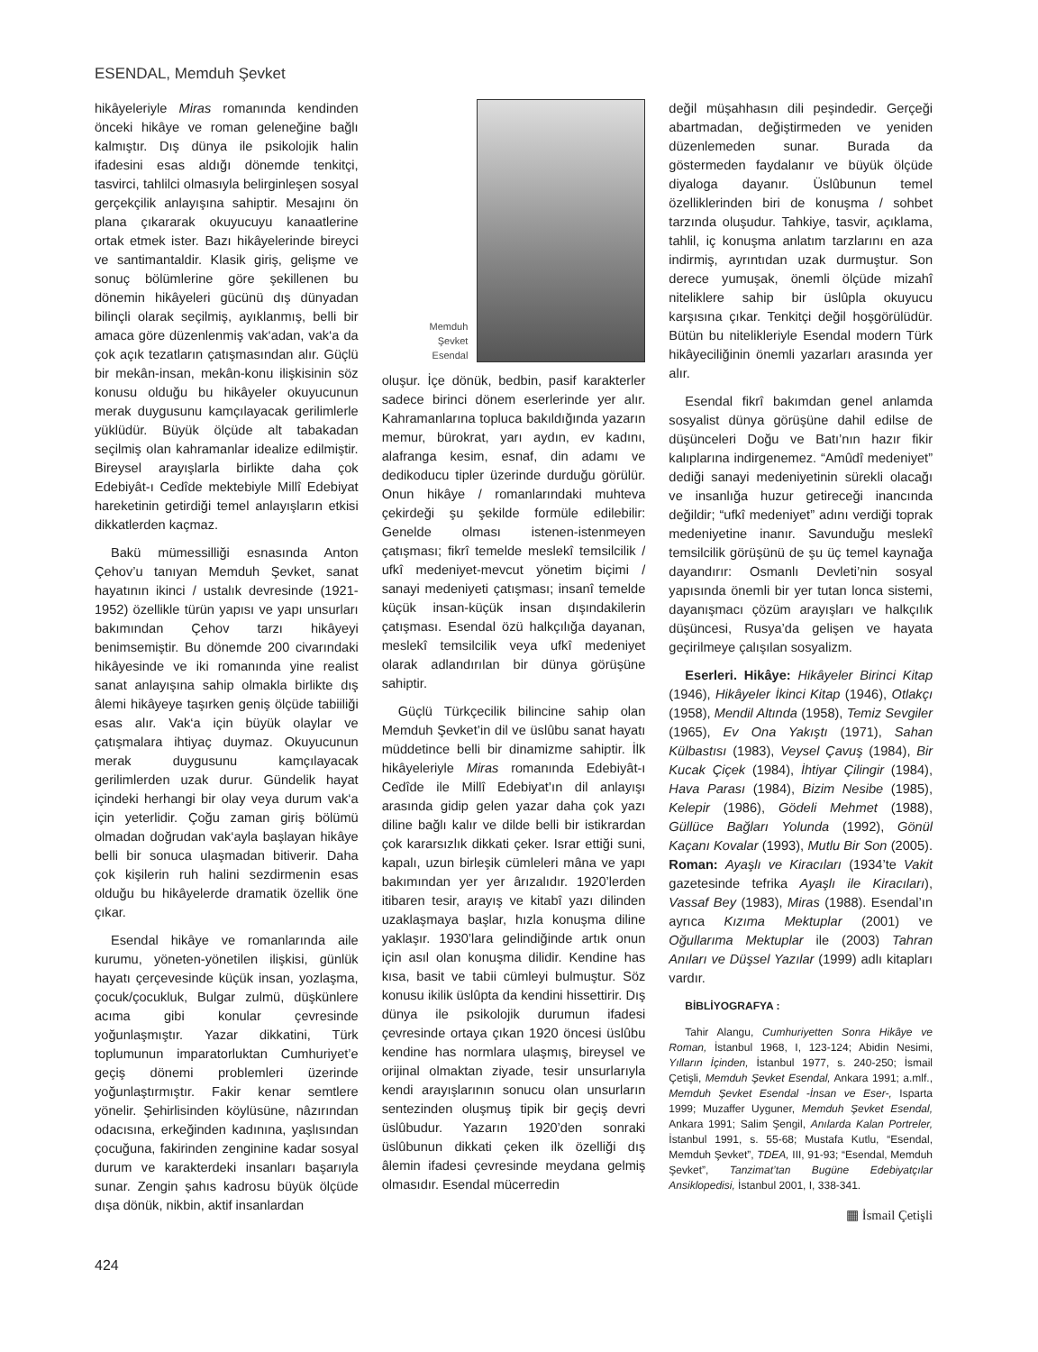ESENDAL, Memduh Şevket
hikâyeleriyle Miras romanında kendinden önceki hikâye ve roman geleneğine bağlı kalmıştır. Dış dünya ile psikolojik halin ifadesini esas aldığı dönemde tenkitçi, tasvirci, tahlilci olmasıyla belirginleşen sosyal gerçekçilik anlayışına sahiptir. Mesajını ön plana çıkararak okuyucuyu kanaatlerine ortak etmek ister. Bazı hikâyelerinde bireyci ve santimantaldir. Klasik giriş, gelişme ve sonuç bölümlerine göre şekillenen bu dönemin hikâyeleri gücünü dış dünyadan bilinçli olarak seçilmiş, ayıklanmış, belli bir amaca göre düzenlenmiş vak‘adan, vak‘a da çok açık tezatların çatışmasından alır. Güçlü bir mekân-insan, mekân-konu ilişkisinin söz konusu olduğu bu hikâyeler okuyucunun merak duygusunu kamçılayacak gerilimlerle yüklüdür. Büyük ölçüde alt tabakadan seçilmiş olan kahramanlar idealize edilmiştir. Bireysel arayışlarla birlikte daha çok Edebiyât-ı Cedîde mektebiyle Millî Edebiyat hareketinin getirdiği temel anlayışların etkisi dikkatlerden kaçmaz.
Bakü mümessilliği esnasında Anton Çehov’u tanıyan Memduh Şevket, sanat hayatının ikinci / ustalık devresinde (1921-1952) özellikle türün yapısı ve yapı unsurları bakımından Çehov tarzı hikâyeyi benimsemiştir. Bu dönemde 200 civarındaki hikâyesinde ve iki romanında yine realist sanat anlayışına sahip olmakla birlikte dış âlemi hikâyeye taşırken geniş ölçüde tabiiliği esas alır. Vak‘a için büyük olaylar ve çatışmalara ihtiyaç duymaz. Okuyucunun merak duygusunu kamçılayacak gerilimlerden uzak durur. Gündelik hayat içindeki herhangi bir olay veya durum vak‘a için yeterlidir. Çoğu zaman giriş bölümü olmadan doğrudan vak‘ayla başlayan hikâye belli bir sonuca ulaşmadan bitiverir. Daha çok kişilerin ruh halini sezdirmenin esas olduğu bu hikâyelerde dramatik özellik öne çıkar.
Esendal hikâye ve romanlarında aile kurumu, yöneten-yönetilen ilişkisi, günlük hayatı çerçevesinde küçük insan, yozlaşma, çocuk/çocukluk, Bulgar zulmü, düşkünlere acıma gibi konular çevresinde yoğunlaşmıştır. Yazar dikkatini, Türk toplumunun imparatorluktan Cumhuriyet’e geçiş dönemi problemleri üzerinde yoğunlaştırmıştır. Fakir kenar semtlere yönelir. Şehirlisinden köylüsüne, nâzırından odacısına, erkeğinden kadınına, yaşlısından çocuğuna, fakirinden zenginine kadar sosyal durum ve karakterdeki insanları başarıyla sunar. Zengin şahıs kadrosu büyük ölçüde dışa dönük, nikbin, aktif insanlardan
Memduh
Şevket
Esendal
oluşur. İçe dönük, bedbin, pasif karakterler sadece birinci dönem eserlerinde yer alır. Kahramanlarına topluca bakıldığında yazarın memur, bürokrat, yarı aydın, ev kadını, alafranga kesim, esnaf, din adamı ve dedikoducu tipler üzerinde durduğu görülür. Onun hikâye / romanlarındaki muhteva çekirdeği şu şekilde formüle edilebilir: Genelde olması istenen-istenmeyen çatışması; fikrî temelde meslekî temsilcilik / ufkî medeniyet-mevcut yönetim biçimi / sanayi medeniyeti çatışması; insanî temelde küçük insan-küçük insan dışındakilerin çatışması. Esendal özü halkçılığa dayanan, meslekî temsilcilik veya ufkî medeniyet olarak adlandırılan bir dünya görüşüne sahiptir.
Güçlü Türkçecilik bilincine sahip olan Memduh Şevket’in dil ve üslûbu sanat hayatı müddetince belli bir dinamizme sahiptir. İlk hikâyeleriyle Miras romanında Edebiyât-ı Cedîde ile Millî Edebiyat’ın dil anlayışı arasında gidip gelen yazar daha çok yazı diline bağlı kalır ve dilde belli bir istikrardan çok kararsızlık dikkati çeker. Israr ettiği suni, kapalı, uzun birleşik cümleleri mâna ve yapı bakımından yer yer ârızalıdır. 1920’lerden itibaren tesir, arayış ve kitabî yazı dilinden uzaklaşmaya başlar, hızla konuşma diline yaklaşır. 1930’lara gelindiğinde artık onun için asıl olan konuşma dilidir. Kendine has kısa, basit ve tabii cümleyi bulmuştur. Söz konusu ikilik üslûpta da kendini hissettirir. Dış dünya ile psikolojik durumun ifadesi çevresinde ortaya çıkan 1920 öncesi üslûbu kendine has normlara ulaşmış, bireysel ve orijinal olmaktan ziyade, tesir unsurlarıyla kendi arayışlarının sonucu olan unsurların sentezinden oluşmuş tipik bir geçiş devri üslûbudur. Yazarın 1920’den sonraki üslûbunun dikkati çeken ilk özelliği dış âlemin ifadesi çevresinde meydana gelmiş olmasıdır. Esendal mücerredin
değil müşahhasın dili peşindedir. Gerçeği abartmadan, değiştirmeden ve yeniden düzenlemeden sunar. Burada da göstermeden faydalanır ve büyük ölçüde diyaloga dayanır. Üslûbunun temel özelliklerinden biri de konuşma / sohbet tarzında oluşudur. Tahkiye, tasvir, açıklama, tahlil, iç konuşma anlatım tarzlarını en aza indirmiş, ayrıntıdan uzak durmuştur. Son derece yumuşak, önemli ölçüde mizahî niteliklere sahip bir üslûpla okuyucu karşısına çıkar. Tenkitçi değil hoşgörülüdür. Bütün bu nitelikleriyle Esendal modern Türk hikâyeciliğinin önemli yazarları arasında yer alır.
Esendal fikrî bakımdan genel anlamda sosyalist dünya görüşüne dahil edilse de düşünceleri Doğu ve Batı’nın hazır fikir kalıplarına indirgenemez. “Amûdî medeniyet” dediği sanayi medeniyetinin sürekli olacağı ve insanlığa huzur getireceği inancında değildir; “ufkî medeniyet” adını verdiği toprak medeniyetine inanır. Savunduğu meslekî temsilcilik görüşünü de şu üç temel kaynağa dayandırır: Osmanlı Devleti’nin sosyal yapısında önemli bir yer tutan lonca sistemi, dayanışmacı çözüm arayışları ve halkçılık düşüncesi, Rusya’da gelişen ve hayata geçirilmeye çalışılan sosyalizm.
Eserleri. Hikâye: Hikâyeler Birinci Kitap (1946), Hikâyeler İkinci Kitap (1946), Otlakçı (1958), Mendil Altında (1958), Temiz Sevgiler (1965), Ev Ona Yakıştı (1971), Sahan Külbastısı (1983), Veysel Çavuş (1984), Bir Kucak Çiçek (1984), İhtiyar Çilingir (1984), Hava Parası (1984), Bizim Nesibe (1985), Kelepir (1986), Gödeli Mehmet (1988), Güllüce Bağları Yolunda (1992), Gönül Kaçanı Kovalar (1993), Mutlu Bir Son (2005). Roman: Ayaşlı ve Kiracıları (1934’te Vakit gazetesinde tefrika Ayaşlı ile Kiracıları), Vassaf Bey (1983), Miras (1988). Esendal’ın ayrıca Kızıma Mektuplar (2001) ve Oğullarıma Mektuplar ile (2003) Tahran Anıları ve Düşsel Yazılar (1999) adlı kitapları vardır.
BİBLİYOGRAFYA :
Tahir Alangu, Cumhuriyetten Sonra Hikâye ve Roman, İstanbul 1968, I, 123-124; Abidin Nesimi, Yılların İçinden, İstanbul 1977, s. 240-250; İsmail Çetişli, Memduh Şevket Esendal, Ankara 1991; a.mlf., Memduh Şevket Esendal -İnsan ve Eser-, Isparta 1999; Muzaffer Uyguner, Memduh Şevket Esendal, Ankara 1991; Salim Şengil, Anılarda Kalan Portreler, İstanbul 1991, s. 55-68; Mustafa Kutlu, “Esendal, Memduh Şevket”, TDEA, III, 91-93; “Esendal, Memduh Şevket”, Tanzimat’tan Bugüne Edebiyatçılar Ansiklopedisi, İstanbul 2001, I, 338-341.
▦ İsmail Çetişli
424